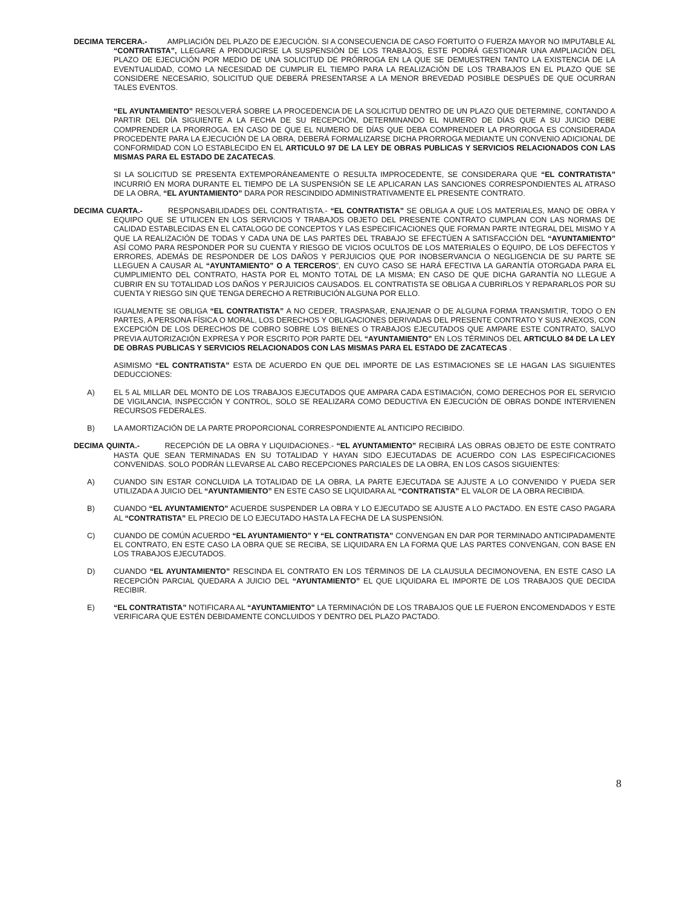DECIMA TERCERA.- AMPLIACIÓN DEL PLAZO DE EJECUCIÓN. SI A CONSECUENCIA DE CASO FORTUITO O FUERZA MAYOR NO IMPUTABLE AL “CONTRATISTA”, LLEGARE A PRODUCIRSE LA SUSPENSIÓN DE LOS TRABAJOS, ESTE PODRÁ GESTIONAR UNA AMPLIACIÓN DEL PLAZO DE EJECUCIÓN POR MEDIO DE UNA SOLICITUD DE PRÓRROGA EN LA QUE SE DEMUESTREN TANTO LA EXISTENCIA DE LA EVENTUALIDAD, COMO LA NECESIDAD DE CUMPLIR EL TIEMPO PARA LA REALIZACIÓN DE LOS TRABAJOS EN EL PLAZO QUE SE CONSIDERE NECESARIO, SOLICITUD QUE DEBERÁ PRESENTARSE A LA MENOR BREVEDAD POSIBLE DESPUÉS DE QUE OCURRAN TALES EVENTOS.
“EL AYUNTAMIENTO” RESOLVERÁ SOBRE LA PROCEDENCIA DE LA SOLICITUD DENTRO DE UN PLAZO QUE DETERMINE, CONTANDO A PARTIR DEL DÍA SIGUIENTE A LA FECHA DE SU RECEPCIÓN, DETERMINANDO EL NUMERO DE DÍAS QUE A SU JUICIO DEBE COMPRENDER LA PRORROGA. EN CASO DE QUE EL NUMERO DE DÍAS QUE DEBA COMPRENDER LA PRORROGA ES CONSIDERADA PROCEDENTE PARA LA EJECUCIÓN DE LA OBRA, DEBERÁ FORMALIZARSE DICHA PRORROGA MEDIANTE UN CONVENIO ADICIONAL DE CONFORMIDAD CON LO ESTABLECIDO EN EL ARTICULO 97 DE LA LEY DE OBRAS PUBLICAS Y SERVICIOS RELACIONADOS CON LAS MISMAS PARA EL ESTADO DE ZACATECAS.
SI LA SOLICITUD SE PRESENTA EXTEMPORÁNEAMENTE O RESULTA IMPROCEDENTE, SE CONSIDERARA QUE “EL CONTRATISTA” INCURRIÓ EN MORA DURANTE EL TIEMPO DE LA SUSPENSIÓN SE LE APLICARAN LAS SANCIONES CORRESPONDIENTES AL ATRASO DE LA OBRA, “EL AYUNTAMIENTO” DARA POR RESCINDIDO ADMINISTRATIVAMENTE EL PRESENTE CONTRATO.
DECIMA CUARTA.- RESPONSABILIDADES DEL CONTRATISTA.- “EL CONTRATISTA” SE OBLIGA A QUE LOS MATERIALES, MANO DE OBRA Y EQUIPO QUE SE UTILICEN EN LOS SERVICIOS Y TRABAJOS OBJETO DEL PRESENTE CONTRATO CUMPLAN CON LAS NORMAS DE CALIDAD ESTABLECIDAS EN EL CATALOGO DE CONCEPTOS Y LAS ESPECIFICACIONES QUE FORMAN PARTE INTEGRAL DEL MISMO Y A QUE LA REALIZACIÓN DE TODAS Y CADA UNA DE LAS PARTES DEL TRABAJO SE EFECTÚEN A SATISFACCIÓN DEL “AYUNTAMIENTO” ASÍ COMO PARA RESPONDER POR SU CUENTA Y RIESGO DE VICIOS OCULTOS DE LOS MATERIALES O EQUIPO, DE LOS DEFECTOS Y ERRORES, ADEMÁS DE RESPONDER DE LOS DAÑOS Y PERJUICIOS QUE POR INOBSERVANCIA O NEGLIGENCIA DE SU PARTE SE LLEGUEN A CAUSAR AL “AYUNTAMIENTO” O A TERCEROS”, EN CUYO CASO SE HARÁ EFECTIVA LA GARANTÍA OTORGADA PARA EL CUMPLIMIENTO DEL CONTRATO, HASTA POR EL MONTO TOTAL DE LA MISMA; EN CASO DE QUE DICHA GARANTÍA NO LLEGUE A CUBRIR EN SU TOTALIDAD LOS DAÑOS Y PERJUICIOS CAUSADOS. EL CONTRATISTA SE OBLIGA A CUBRIRLOS Y REPARARLOS POR SU CUENTA Y RIESGO SIN QUE TENGA DERECHO A RETRIBUCIÓN ALGUNA POR ELLO.
IGUALMENTE SE OBLIGA “EL CONTRATISTA” A NO CEDER, TRASPASAR, ENAJENAR O DE ALGUNA FORMA TRANSMITIR, TODO O EN PARTES, A PERSONA FÍSICA O MORAL, LOS DERECHOS Y OBLIGACIONES DERIVADAS DEL PRESENTE CONTRATO Y SUS ANEXOS, CON EXCEPCIÓN DE LOS DERECHOS DE COBRO SOBRE LOS BIENES O TRABAJOS EJECUTADOS QUE AMPARE ESTE CONTRATO, SALVO PREVIA AUTORIZACIÓN EXPRESA Y POR ESCRITO POR PARTE DEL “AYUNTAMIENTO” EN LOS TÉRMINOS DEL ARTICULO 84 DE LA LEY DE OBRAS PUBLICAS Y SERVICIOS RELACIONADOS CON LAS MISMAS PARA EL ESTADO DE ZACATECAS .
ASIMISMO “EL CONTRATISTA” ESTA DE ACUERDO EN QUE DEL IMPORTE DE LAS ESTIMACIONES SE LE HAGAN LAS SIGUIENTES DEDUCCIONES:
A) EL 5 AL MILLAR DEL MONTO DE LOS TRABAJOS EJECUTADOS QUE AMPARA CADA ESTIMACIÓN, COMO DERECHOS POR EL SERVICIO DE VIGILANCIA, INSPECCIÓN Y CONTROL, SOLO SE REALIZARA COMO DEDUCTIVA EN EJECUCIÓN DE OBRAS DONDE INTERVIENEN RECURSOS FEDERALES.
B) LA AMORTIZACIÓN DE LA PARTE PROPORCIONAL CORRESPONDIENTE AL ANTICIPO RECIBIDO.
DECIMA QUINTA.- RECEPCIÓN DE LA OBRA Y LIQUIDACIONES.- “EL AYUNTAMIENTO” RECIBIRÁ LAS OBRAS OBJETO DE ESTE CONTRATO HASTA QUE SEAN TERMINADAS EN SU TOTALIDAD Y HAYAN SIDO EJECUTADAS DE ACUERDO CON LAS ESPECIFICACIONES CONVENIDAS. SOLO PODRÁN LLEVARSE AL CABO RECEPCIONES PARCIALES DE LA OBRA, EN LOS CASOS SIGUIENTES:
A) CUANDO SIN ESTAR CONCLUIDA LA TOTALIDAD DE LA OBRA, LA PARTE EJECUTADA SE AJUSTE A LO CONVENIDO Y PUEDA SER UTILIZADA A JUICIO DEL “AYUNTAMIENTO” EN ESTE CASO SE LIQUIDARA AL “CONTRATISTA” EL VALOR DE LA OBRA RECIBIDA.
B) CUANDO “EL AYUNTAMIENTO” ACUERDE SUSPENDER LA OBRA Y LO EJECUTADO SE AJUSTE A LO PACTADO. EN ESTE CASO PAGARA AL “CONTRATISTA” EL PRECIO DE LO EJECUTADO HASTA LA FECHA DE LA SUSPENSIÓN.
C) CUANDO DE COMÚN ACUERDO “EL AYUNTAMIENTO” Y “EL CONTRATISTA” CONVENGAN EN DAR POR TERMINADO ANTICIPADAMENTE EL CONTRATO, EN ESTE CASO LA OBRA QUE SE RECIBA, SE LIQUIDARA EN LA FORMA QUE LAS PARTES CONVENGAN, CON BASE EN LOS TRABAJOS EJECUTADOS.
D) CUANDO “EL AYUNTAMIENTO” RESCINDA EL CONTRATO EN LOS TÉRMINOS DE LA CLAUSULA DECIMONOVENA, EN ESTE CASO LA RECEPCIÓN PARCIAL QUEDARA A JUICIO DEL “AYUNTAMIENTO” EL QUE LIQUIDARA EL IMPORTE DE LOS TRABAJOS QUE DECIDA RECIBIR.
E) “EL CONTRATISTA” NOTIFICARA AL “AYUNTAMIENTO” LA TERMINACIÓN DE LOS TRABAJOS QUE LE FUERON ENCOMENDADOS Y ESTE VERIFICARA QUE ESTÉN DEBIDAMENTE CONCLUIDOS Y DENTRO DEL PLAZO PACTADO.
8